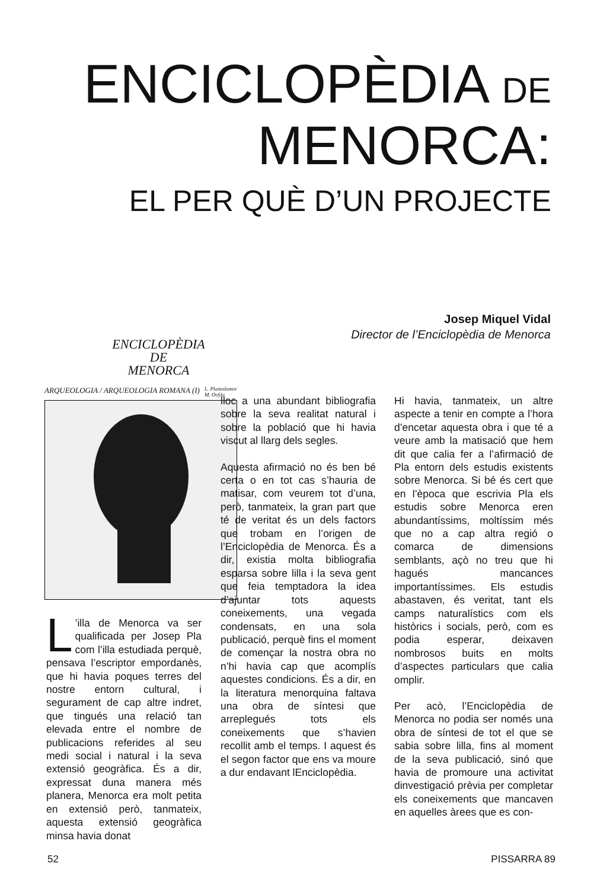ENCICLOPÈDIA DE
MENORCA:
EL PER QUÈ D’UN PROJECTE
Josep Miquel Vidal
Director de l’Enciclopèdia de Menorca
ENCICLOPÈDIA
DE
MENORCA
ARQUEOLOGIA / ARQUEOLOGIA ROMANA (I) L. Plantalamor
M. Orfila
L’illa de Menorca va ser qualificada per Josep Pla com l’illa estudiada perquè, pensava l’escriptor empordanès, que hi havia poques terres del nostre entorn cultural, i segurament de cap altre indret, que tingués una relació tan elevada entre el nombre de publicacions referides al seu medi social i natural i la seva extensió geogràfica. És a dir, expressat duna manera més planera, Menorca era molt petita en extensió però, tanmateix, aquesta extensió geogràfica minsa havia donat
lloc a una abundant bibliografia sobre la seva realitat natural i sobre la població que hi havia viscut al llarg dels segles.
Aquesta afirmació no és ben bé certa o en tot cas s’hauria de matisar, com veurem tot d’una, però, tanmateix, la gran part que té de veritat és un dels factors que trobam en l’origen de l’Enciclopèdia de Menorca. És a dir, existia molta bibliografia esparsa sobre lilla i la seva gent que feia temptadora la idea d’ajuntar tots aquests coneixements, una vegada condensats, en una sola publicació, perquè fins el moment de començar la nostra obra no n’hi havia cap que acomplís aquestes condicions. És a dir, en la literatura menorquina faltava una obra de síntesi que arreplegués tots els coneixements que s’havien recollit amb el temps. I aquest és el segon factor que ens va moure a dur endavant lEnciclopèdia.
Hi havia, tanmateix, un altre aspecte a tenir en compte a l’hora d’encetar aquesta obra i que té a veure amb la matisació que hem dit que calia fer a l’afirmació de Pla entorn dels estudis existents sobre Menorca. Si bé és cert que en l’època que escrivia Pla els estudis sobre Menorca eren abundantíssims, moltíssim més que no a cap altra regió o comarca de dimensions semblants, açò no treu que hi hagués mancances importantíssimes. Els estudis abastaven, és veritat, tant els camps naturalístics com els històrics i socials, però, com es podia esperar, deixaven nombrosos buits en molts d’aspectes particulars que calia omplir.
Per acò, l’Enciclopèdia de Menorca no podia ser només una obra de síntesi de tot el que se sabia sobre lilla, fins al moment de la seva publicació, sinó que havia de promoure una activitat dinvestigació prèvia per completar els coneixements que mancaven en aquelles àrees que es con-
52 PISSARRA 89